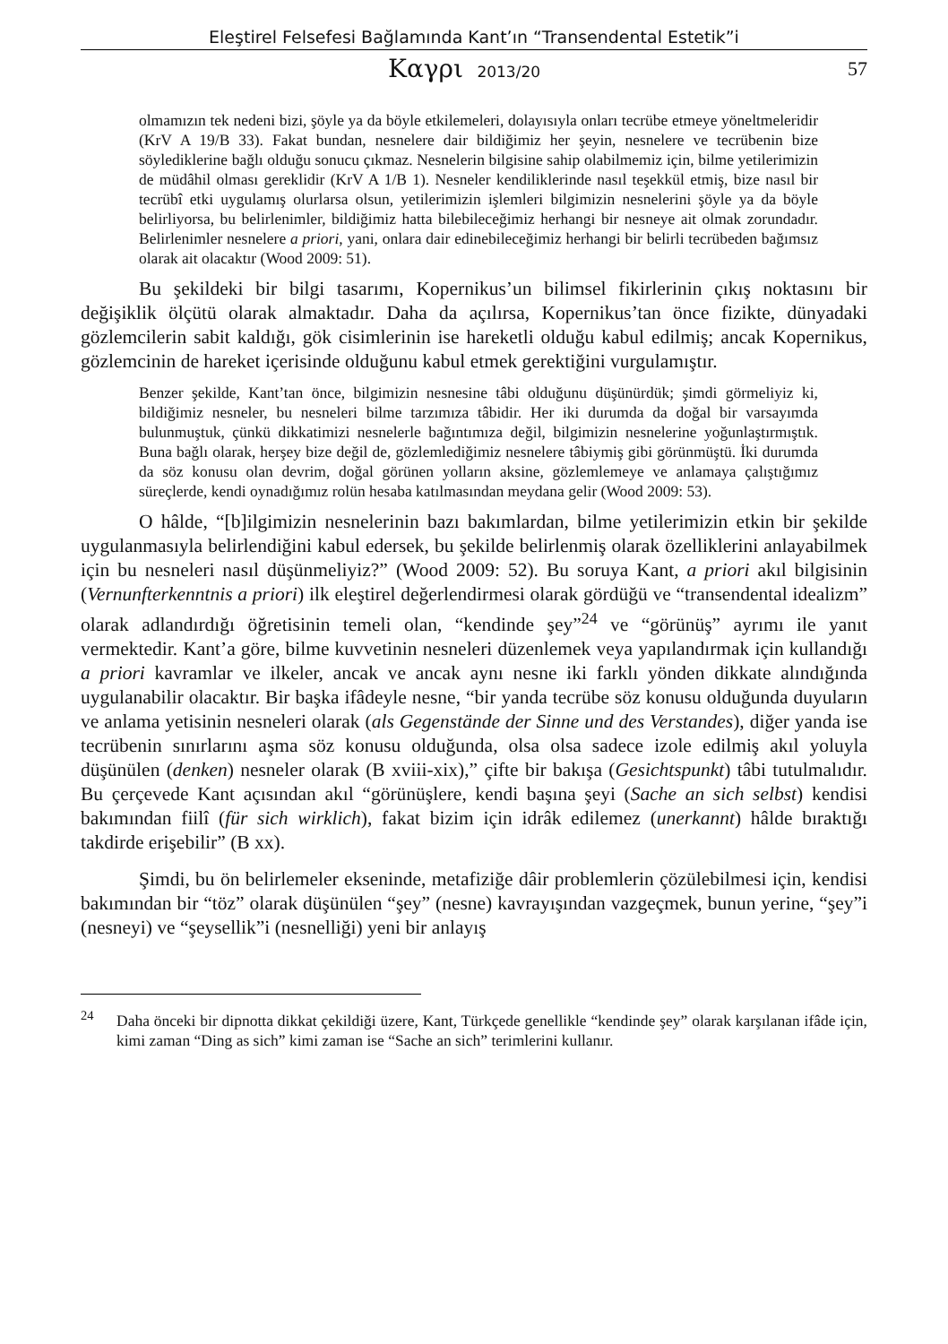Eleştirel Felsefesi Bağlamında Kant’ın “Transendental Estetik”i
Καγρι 2013/20
57
olmamızın tek nedeni bizi, şöyle ya da böyle etkilemeleri, dolayısıyla onları tecrübe etmeye yöneltmeleridir (KrV A 19/B 33). Fakat bundan, nesnelere dair bildiğimiz her şeyin, nesnelere ve tecrübenin bize söylediklerine bağlı olduğu sonucu çıkmaz. Nesnelerin bilgisine sahip olabilmemiz için, bilme yetilerimizin de müdâhil olması gereklidir (KrV A 1/B 1). Nesneler kendiliklerinde nasıl teşekkül etmiş, bize nasıl bir tecrübî etki uygulamış olurlarsa olsun, yetilerimizin işlemleri bilgimizin nesnelerini şöyle ya da böyle belirliyorsa, bu belirlenimler, bildiğimiz hatta bilebileceğimiz herhangi bir nesneye ait olmak zorundadır. Belirlenimler nesnelere a priori, yani, onlara dair edinebileceğimiz herhangi bir belirli tecrübeden bağımsız olarak ait olacaktır (Wood 2009: 51).
Bu şekildeki bir bilgi tasarımı, Kopernikus’un bilimsel fikirlerinin çıkış noktasını bir değişiklik ölçütü olarak almaktadır. Daha da açılırsa, Kopernikus’tan önce fizikte, dünyadaki gözlemcilerin sabit kaldığı, gök cisimlerinin ise hareketli olduğu kabul edilmiş; ancak Kopernikus, gözlemcinin de hareket içerisinde olduğunu kabul etmek gerektiğini vurgulamıştır.
Benzer şekilde, Kant’tan önce, bilgimizin nesnesine tâbi olduğunu düşünürdük; şimdi görmeliyiz ki, bildiğimiz nesneler, bu nesneleri bilme tarzımıza tâbidir. Her iki durumda da doğal bir varsayımda bulunmuştuk, çünkü dikkatimizi nesnelerle bağıntımıza değil, bilgimizin nesnelerine yoğunlaştırmıştık. Buna bağlı olarak, herşey bize değil de, gözlemlediğimiz nesnelere tâbiymiş gibi görünmüştü. İki durumda da söz konusu olan devrim, doğal görünen yolların aksine, gözlemlemeye ve anlamaya çalıştığımız süreçlerde, kendi oynadığımız rolün hesaba katılmasından meydana gelir (Wood 2009: 53).
O hâlde, “[b]ilgimizin nesnelerinin bazı bakımlardan, bilme yetilerimizin etkin bir şekilde uygulanmasıyla belirlendiğini kabul edersek, bu şekilde belirlenmiş olarak özelliklerini anlayabilmek için bu nesneleri nasıl düşünmeliyiz?” (Wood 2009: 52). Bu soruya Kant, a priori akıl bilgisinin (Vernunfterkenntnis a priori) ilk eleştirel değerlendirmesi olarak gördüğü ve “transendental idealizm” olarak adlandırdığı öğretisinin temeli olan, “kendinde şey”<sup>24</sup> ve “görünüş” ayrımı ile yanıt vermektedir. Kant’a göre, bilme kuvvetinin nesneleri düzenlemek veya yapılandırmak için kullandığı a priori kavramlar ve ilkeler, ancak ve ancak aynı nesne iki farklı yönden dikkate alındığında uygulanabilir olacaktır. Bir başka ifâdeyle nesne, “bir yanda tecrübe söz konusu olduğunda duyuların ve anlama yetisinin nesneleri olarak (als Gegenstände der Sinne und des Verstandes), diğer yanda ise tecrübenin sınırlarını aşma söz konusu olduğunda, olsa olsa sadece izole edilmiş akıl yoluyla düşünülen (denken) nesneler olarak (B xviii-xix),” çifte bir bakışa (Gesichtspunkt) tâbi tutulmalıdır. Bu çerçevede Kant açısından akıl “görünüşlere, kendi başına şeyi (Sache an sich selbst) kendisi bakımından fiilî (für sich wirklich), fakat bizim için idrâk edilemez (unerkannt) hâlde bıraktığı takdirde erişebilir” (B xx).
Şimdi, bu ön belirlemeler ekseninde, metafiziğe dâir problemlerin çözülebilmesi için, kendisi bakımından bir “töz” olarak düşünülen “şey” (nesne) kavrayışından vazgeçmek, bunun yerine, “şey”i (nesneyi) ve “şeysellik”i (nesnelliği) yeni bir anlayış
<sup>24</sup> Daha önceki bir dipnotta dikkat çekildiği üzere, Kant, Türkçede genellikle “kendinde şey” olarak karşılanan ifâde için, kimi zaman “Ding as sich” kimi zaman ise “Sache an sich” terimlerini kullanır.